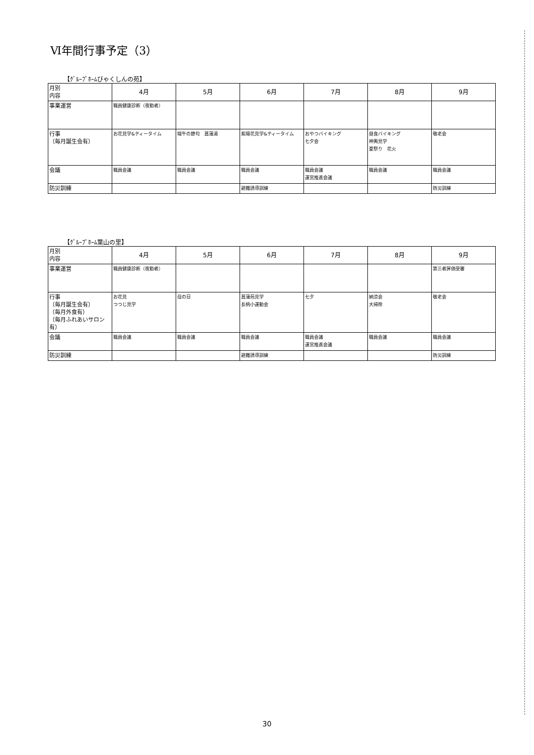Ⅵ年間行事予定（3）
【ｸﾞﾙｰﾌﾟﾎｰﾑびゃくしんの苑】
| 月別 内容 | 4月 | 5月 | 6月 | 7月 | 8月 | 9月 |
| --- | --- | --- | --- | --- | --- | --- |
| 事業運営 | 職員健康診断（夜勤者） | | | | | |
| 行事 （毎月誕生会有） | お花見学&ティータイム | 端午の節句 菖蒲湯 | 紫陽花見学&ティータイム | おやつバイキング 七夕会 | 昼食バイキング 神輿見学 夏祭り 花火 | 敬老会 |
| 会議 | 職員会議 | 職員会議 | 職員会議 | 職員会議 運営推進会議 | 職員会議 | 職員会議 |
| 防災訓練 | | | 避難誘導訓練 | | | 防災訓練 |
【ｸﾞﾙｰﾌﾟﾎｰﾑ葉山の里】
| 月別 内容 | 4月 | 5月 | 6月 | 7月 | 8月 | 9月 |
| --- | --- | --- | --- | --- | --- | --- |
| 事業運営 | 職員健康診断（夜勤者） | | | | | 第三者評価受審 |
| 行事 （毎月誕生会有） （毎月外食有） （毎月ふれあいサロン有） | お花見 つつじ見学 | 母の日 | 菖蒲苑見学 長柄小運動会 | 七夕 | 納涼会 大掃除 | 敬老会 |
| 会議 | 職員会議 | 職員会議 | 職員会議 | 職員会議 運営推進会議 | 職員会議 | 職員会議 |
| 防災訓練 | | | 避難誘導訓練 | | | 防災訓練 |
30